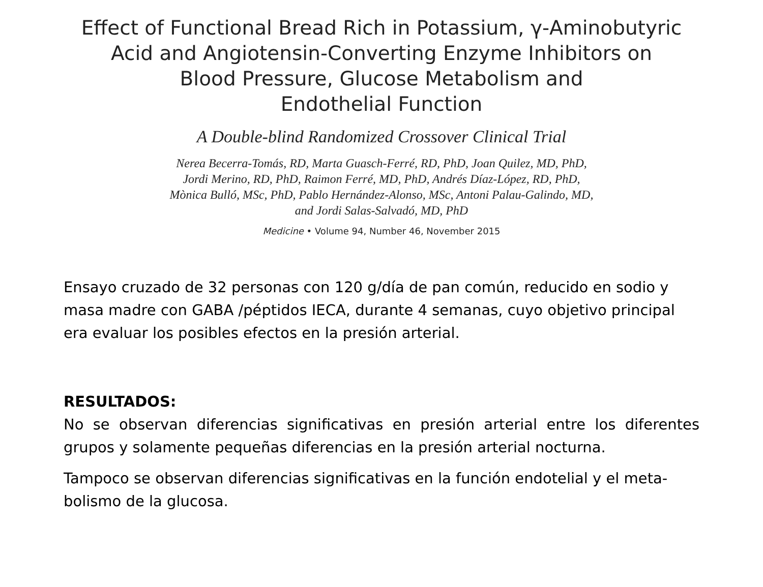Effect of Functional Bread Rich in Potassium, γ-Aminobutyric
Acid and Angiotensin-Converting Enzyme Inhibitors on
Blood Pressure, Glucose Metabolism and
Endothelial Function
A Double-blind Randomized Crossover Clinical Trial
Nerea Becerra-Tomás, RD, Marta Guasch-Ferré, RD, PhD, Joan Quilez, MD, PhD,
Jordi Merino, RD, PhD, Raimon Ferré, MD, PhD, Andrés Díaz-López, RD, PhD,
Mònica Bulló, MSc, PhD, Pablo Hernández-Alonso, MSc, Antoni Palau-Galindo, MD,
and Jordi Salas-Salvadó, MD, PhD
Medicine • Volume 94, Number 46, November 2015
Ensayo cruzado de 32 personas con 120 g/día de pan común, reducido en sodio y masa madre con GABA /péptidos IECA, durante 4 semanas, cuyo objetivo principal era evaluar los posibles efectos en la presión arterial.
RESULTADOS:
No se observan diferencias significativas en presión arterial entre los diferentes grupos y solamente pequeñas diferencias en la presión arterial nocturna.
Tampoco se observan diferencias significativas en la función endotelial y el meta-bolismo de la glucosa.